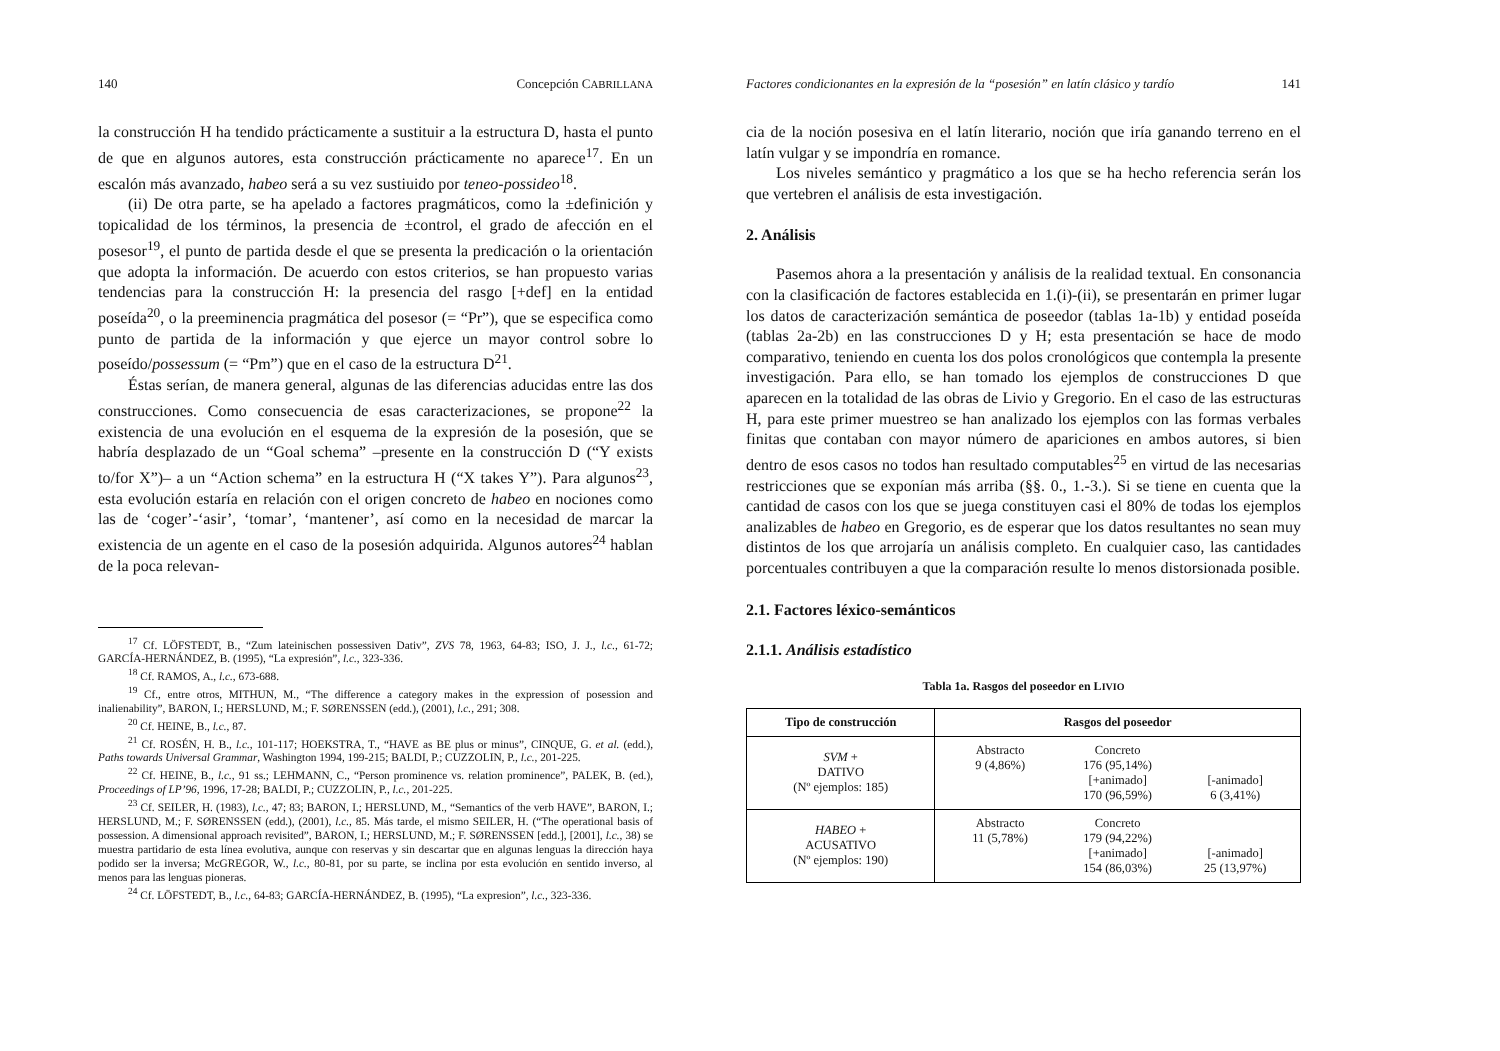140 Concepción CABRILLANA
la construcción H ha tendido prácticamente a sustituir a la estructura D, hasta el punto de que en algunos autores, esta construcción prácticamente no aparece<sup>17</sup>. En un escalón más avanzado, habeo será a su vez sustiuido por teneo-possideo<sup>18</sup>.
(ii) De otra parte, se ha apelado a factores pragmáticos, como la ±definición y topicalidad de los términos, la presencia de ±control, el grado de afección en el posesor<sup>19</sup>, el punto de partida desde el que se presenta la predicación o la orientación que adopta la información. De acuerdo con estos criterios, se han propuesto varias tendencias para la construcción H: la presencia del rasgo [+def] en la entidad poseída<sup>20</sup>, o la preeminencia pragmática del posesor (= “Pr”), que se especifica como punto de partida de la información y que ejerce un mayor control sobre lo poseído/possessum (= “Pm”) que en el caso de la estructura D<sup>21</sup>.
Éstas serían, de manera general, algunas de las diferencias aducidas entre las dos construcciones. Como consecuencia de esas caracterizaciones, se propone<sup>22</sup> la existencia de una evolución en el esquema de la expresión de la posesión, que se habría desplazado de un “Goal schema” –presente en la construcción D (“Y exists to/for X”)– a un “Action schema” en la estructura H (“X takes Y”). Para algunos<sup>23</sup>, esta evolución estaría en relación con el origen concreto de habeo en nociones como las de ‘coger’-‘asir’, ‘tomar’, ‘mantener’, así como en la necesidad de marcar la existencia de un agente en el caso de la posesión adquirida. Algunos autores<sup>24</sup> hablan de la poca relevan-
<sup>17</sup> Cf. LÖFSTEDT, B., “Zum lateinischen possessiven Dativ”, ZVS 78, 1963, 64-83; ISO, J. J., l.c., 61-72; GARCÍA-HERNÁNDEZ, B. (1995), “La expresión”, l.c., 323-336.
<sup>18</sup> Cf. RAMOS, A., l.c., 673-688.
<sup>19</sup> Cf., entre otros, MITHUN, M., “The difference a category makes in the expression of posession and inalienability”, BARON, I.; HERSLUND, M.; F. SØRENSSEN (edd.), (2001), l.c., 291; 308.
<sup>20</sup> Cf. HEINE, B., l.c., 87.
<sup>21</sup> Cf. ROSÉN, H. B., l.c., 101-117; HOEKSTRA, T., “HAVE as BE plus or minus”, CINQUE, G. et al. (edd.), Paths towards Universal Grammar, Washington 1994, 199-215; BALDI, P.; CUZZOLIN, P., l.c., 201-225.
<sup>22</sup> Cf. HEINE, B., l.c., 91 ss.; LEHMANN, C., “Person prominence vs. relation prominence”, PALEK, B. (ed.), Proceedings of LP’96, 1996, 17-28; BALDI, P.; CUZZOLIN, P., l.c., 201-225.
<sup>23</sup> Cf. SEILER, H. (1983), l.c., 47; 83; BARON, I.; HERSLUND, M., “Semantics of the verb HAVE”, BARON, I.; HERSLUND, M.; F. SØRENSSEN (edd.), (2001), l.c., 85. Más tarde, el mismo SEILER, H. (“The operational basis of possession. A dimensional approach revisited”, BARON, I.; HERSLUND, M.; F. SØRENSSEN [edd.], [2001], l.c., 38) se muestra partidario de esta línea evolutiva, aunque con reservas y sin descartar que en algunas lenguas la dirección haya podido ser la inversa; McGREGOR, W., l.c., 80-81, por su parte, se inclina por esta evolución en sentido inverso, al menos para las lenguas pioneras.
<sup>24</sup> Cf. LÖFSTEDT, B., l.c., 64-83; GARCÍA-HERNÁNDEZ, B. (1995), “La expresion”, l.c., 323-336.
Factores condicionantes en la expresión de la “posesión” en latín clásico y tardío 141
cia de la noción posesiva en el latín literario, noción que iría ganando terreno en el latín vulgar y se impondría en romance.
Los niveles semántico y pragmático a los que se ha hecho referencia serán los que vertebren el análisis de esta investigación.
2. Análisis
Pasemos ahora a la presentación y análisis de la realidad textual. En consonancia con la clasificación de factores establecida en 1.(i)-(ii), se presentarán en primer lugar los datos de caracterización semántica de poseedor (tablas 1a-1b) y entidad poseída (tablas 2a-2b) en las construcciones D y H; esta presentación se hace de modo comparativo, teniendo en cuenta los dos polos cronológicos que contempla la presente investigación. Para ello, se han tomado los ejemplos de construcciones D que aparecen en la totalidad de las obras de Livio y Gregorio. En el caso de las estructuras H, para este primer muestreo se han analizado los ejemplos con las formas verbales finitas que contaban con mayor número de apariciones en ambos autores, si bien dentro de esos casos no todos han resultado computables<sup>25</sup> en virtud de las necesarias restricciones que se exponían más arriba (§§. 0., 1.-3.). Si se tiene en cuenta que la cantidad de casos con los que se juega constituyen casi el 80% de todas los ejemplos analizables de habeo en Gregorio, es de esperar que los datos resultantes no sean muy distintos de los que arrojaría un análisis completo. En cualquier caso, las cantidades porcentuales contribuyen a que la comparación resulte lo menos distorsionada posible.
2.1. Factores léxico-semánticos
2.1.1. Análisis estadístico
Tabla 1a. Rasgos del poseedor en LIVIO
| Tipo de construcción | Rasgos del poseedor |
| --- | --- |
| SVM + DATIVO (Nº ejemplos: 185) | Abstracto 9 (4,86%) Concreto 176 (95,14%) [+animado] 170 (96,59%) [-animado] 6 (3,41%) |
| HABEO + ACUSATIVO (Nº ejemplos: 190) | Abstracto 11 (5,78%) Concreto 179 (94,22%) [+animado] 154 (86,03%) [-animado] 25 (13,97%) |